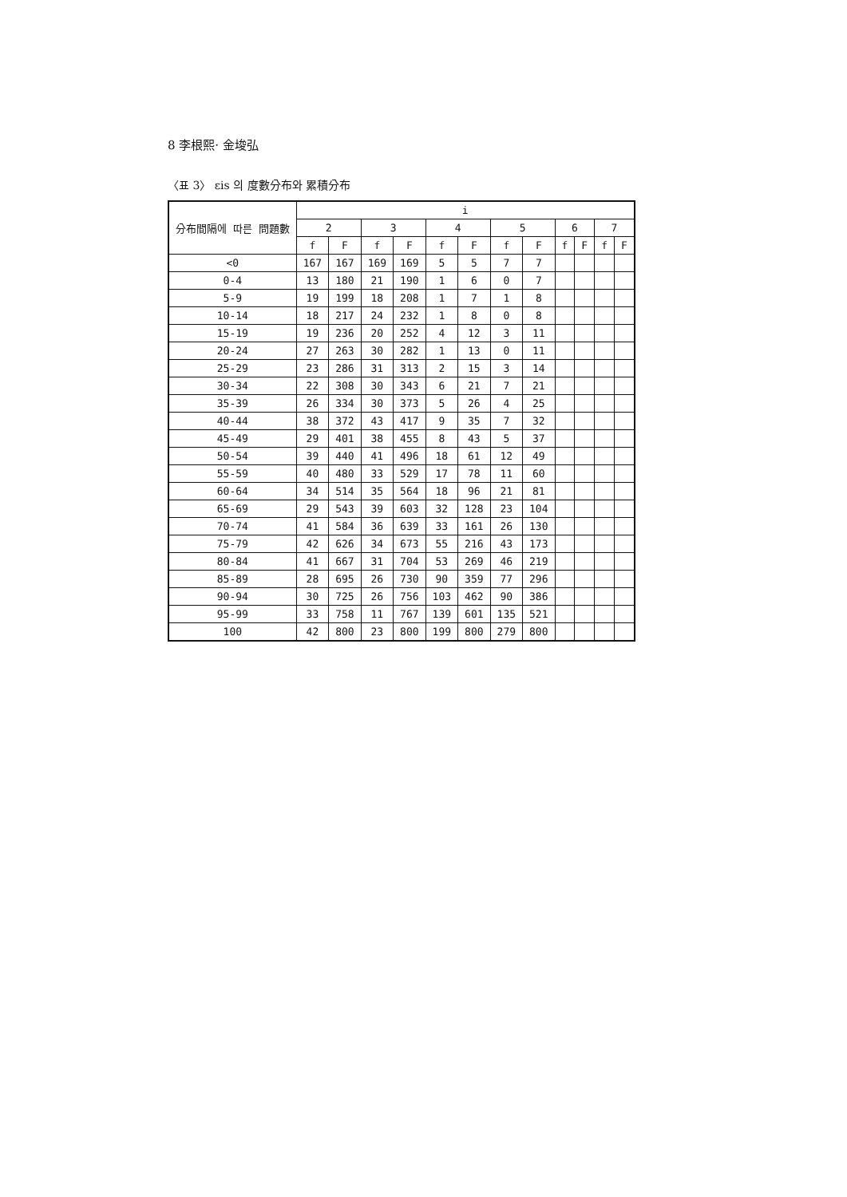8 李根熙· 金埈弘
〈표 3〉 εis 의 度數分布와 累積分布
| 分布間隔에 따른 問題數 | i | | | | | | | | | | | |
| --- | --- | --- | --- | --- | --- | --- | --- | --- | --- | --- | --- | --- |
| | 2 | | 3 | | 4 | | 5 | | 6 | | 7 | |
| | f | F | f | F | f | F | f | F | f | F | f | F |
| <0 | 167 | 167 | 169 | 169 | 5 | 5 | 7 | 7 | | | | |
| 0-4 | 13 | 180 | 21 | 190 | 1 | 6 | 0 | 7 | | | | |
| 5-9 | 19 | 199 | 18 | 208 | 1 | 7 | 1 | 8 | | | | |
| 10-14 | 18 | 217 | 24 | 232 | 1 | 8 | 0 | 8 | | | | |
| 15-19 | 19 | 236 | 20 | 252 | 4 | 12 | 3 | 11 | | | | |
| 20-24 | 27 | 263 | 30 | 282 | 1 | 13 | 0 | 11 | | | | |
| 25-29 | 23 | 286 | 31 | 313 | 2 | 15 | 3 | 14 | | | | |
| 30-34 | 22 | 308 | 30 | 343 | 6 | 21 | 7 | 21 | | | | |
| 35-39 | 26 | 334 | 30 | 373 | 5 | 26 | 4 | 25 | | | | |
| 40-44 | 38 | 372 | 43 | 417 | 9 | 35 | 7 | 32 | | | | |
| 45-49 | 29 | 401 | 38 | 455 | 8 | 43 | 5 | 37 | | | | |
| 50-54 | 39 | 440 | 41 | 496 | 18 | 61 | 12 | 49 | | | | |
| 55-59 | 40 | 480 | 33 | 529 | 17 | 78 | 11 | 60 | | | | |
| 60-64 | 34 | 514 | 35 | 564 | 18 | 96 | 21 | 81 | | | | |
| 65-69 | 29 | 543 | 39 | 603 | 32 | 128 | 23 | 104 | | | | |
| 70-74 | 41 | 584 | 36 | 639 | 33 | 161 | 26 | 130 | | | | |
| 75-79 | 42 | 626 | 34 | 673 | 55 | 216 | 43 | 173 | | | | |
| 80-84 | 41 | 667 | 31 | 704 | 53 | 269 | 46 | 219 | | | | |
| 85-89 | 28 | 695 | 26 | 730 | 90 | 359 | 77 | 296 | | | | |
| 90-94 | 30 | 725 | 26 | 756 | 103 | 462 | 90 | 386 | | | | |
| 95-99 | 33 | 758 | 11 | 767 | 139 | 601 | 135 | 521 | | | | |
| 100 | 42 | 800 | 23 | 800 | 199 | 800 | 279 | 800 | | | | |